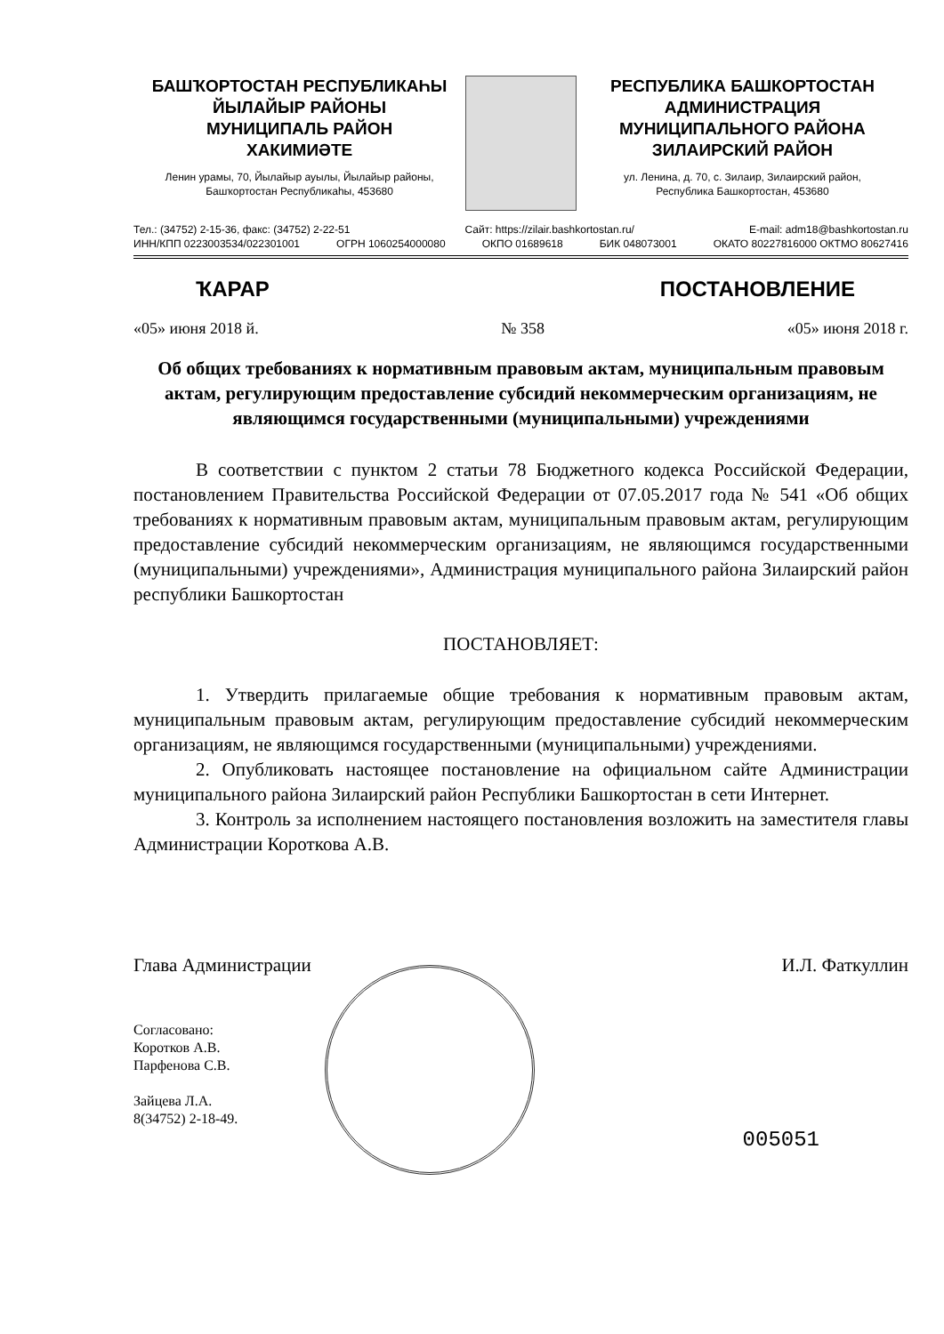БАШҠОРТОСТАН РЕСПУБЛИКАҺЫ
ЙЫЛАЙЫР РАЙОНЫ
МУНИЦИПАЛЬ РАЙОН
ХАКИМИӘТЕ
Ленин урамы, 70, Йылайыр ауылы, Йылайыр районы,
Башҡортостан Республикаһы, 453680
РЕСПУБЛИКА БАШКОРТОСТАН
АДМИНИСТРАЦИЯ
МУНИЦИПАЛЬНОГО РАЙОНА
ЗИЛАИРСКИЙ РАЙОН
ул. Ленина, д. 70, с. Зилаир, Зилаирский район,
Республика Башкортостан, 453680
Тел.: (34752) 2-15-36, факс: (34752) 2-22-51 Сайт: https://zilair.bashkortostan.ru/ E-mail: adm18@bashkortostan.ru
ИНН/КПП 0223003534/022301001 ОГРН 1060254000080 ОКПО 01689618 БИК 048073001 ОКАТО 80227816000 ОКТМО 80627416
ҠАРАР ПОСТАНОВЛЕНИЕ
«05» июня 2018 й. № 358 «05» июня 2018 г.
Об общих требованиях к нормативным правовым актам, муниципальным правовым актам, регулирующим предоставление субсидий некоммерческим организациям, не являющимся государственными (муниципальными) учреждениями
В соответствии с пунктом 2 статьи 78 Бюджетного кодекса Российской Федерации, постановлением Правительства Российской Федерации от 07.05.2017 года № 541 «Об общих требованиях к нормативным правовым актам, муниципальным правовым актам, регулирующим предоставление субсидий некоммерческим организациям, не являющимся государственными (муниципальными) учреждениями», Администрация муниципального района Зилаирский район республики Башкортостан
ПОСТАНОВЛЯЕТ:
1. Утвердить прилагаемые общие требования к нормативным правовым актам, муниципальным правовым актам, регулирующим предоставление субсидий некоммерческим организациям, не являющимся государственными (муниципальными) учреждениями.
2. Опубликовать настоящее постановление на официальном сайте Администрации муниципального района Зилаирский район Республики Башкортостан в сети Интернет.
3. Контроль за исполнением настоящего постановления возложить на заместителя главы Администрации Короткова А.В.
Глава Администрации И.Л. Фаткуллин
Согласовано:
Коротков А.В.
Парфенова С.В.
Зайцева Л.А.
8(34752) 2-18-49.
005051